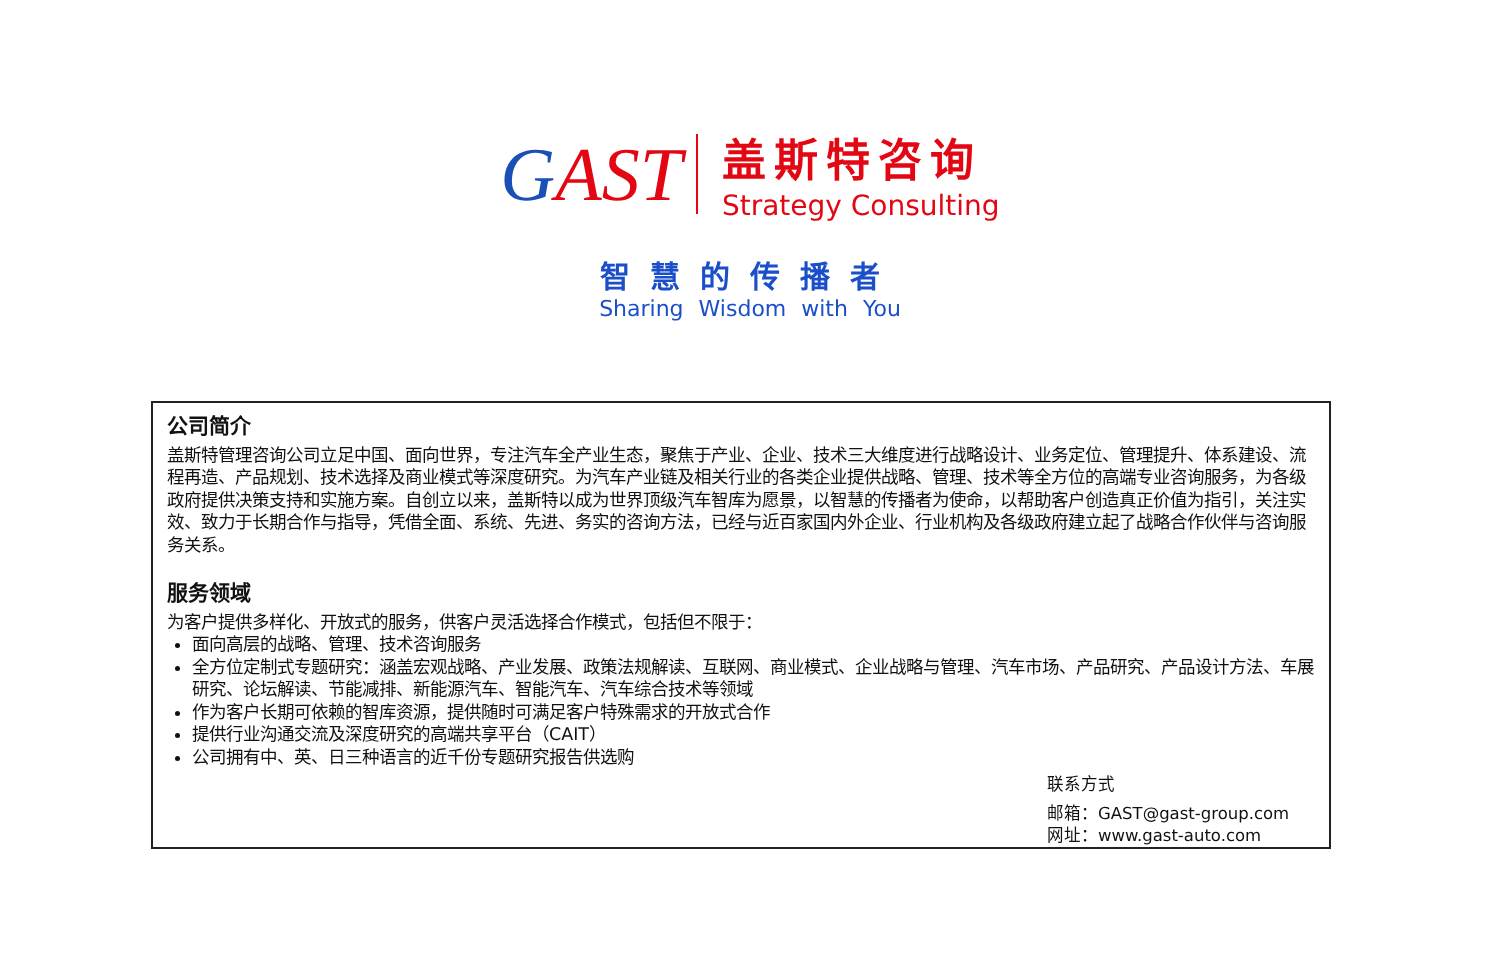GAST
盖斯特咨询
Strategy Consulting
智慧的传播者
Sharing Wisdom with You
公司简介
盖斯特管理咨询公司立足中国、面向世界，专注汽车全产业生态，聚焦于产业、企业、技术三大维度进行战略设计、业务定位、管理提升、体系建设、流程再造、产品规划、技术选择及商业模式等深度研究。为汽车产业链及相关行业的各类企业提供战略、管理、技术等全方位的高端专业咨询服务，为各级政府提供决策支持和实施方案。自创立以来，盖斯特以成为世界顶级汽车智库为愿景，以智慧的传播者为使命，以帮助客户创造真正价值为指引，关注实效、致力于长期合作与指导，凭借全面、系统、先进、务实的咨询方法，已经与近百家国内外企业、行业机构及各级政府建立起了战略合作伙伴与咨询服务关系。
服务领域
为客户提供多样化、开放式的服务，供客户灵活选择合作模式，包括但不限于：
面向高层的战略、管理、技术咨询服务
全方位定制式专题研究：涵盖宏观战略、产业发展、政策法规解读、互联网、商业模式、企业战略与管理、汽车市场、产品研究、产品设计方法、车展研究、论坛解读、节能减排、新能源汽车、智能汽车、汽车综合技术等领域
作为客户长期可依赖的智库资源，提供随时可满足客户特殊需求的开放式合作
提供行业沟通交流及深度研究的高端共享平台（CAIT）
公司拥有中、英、日三种语言的近千份专题研究报告供选购
联系方式
邮箱：GAST@gast-group.com
网址：www.gast-auto.com